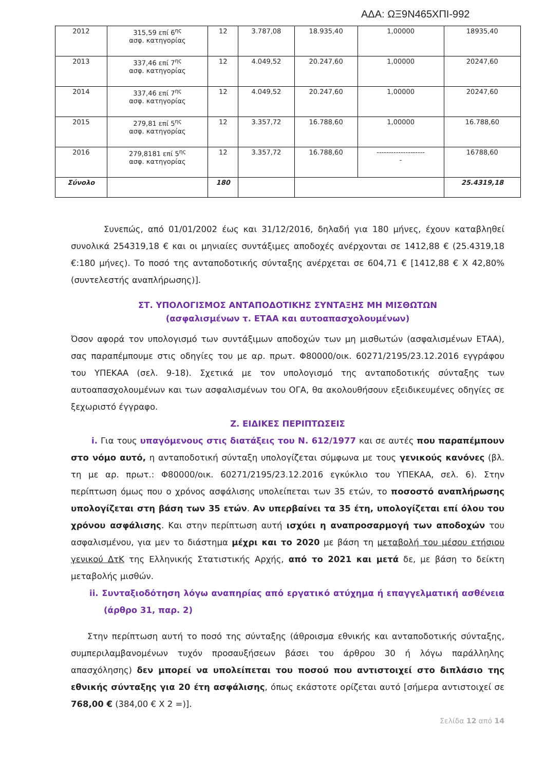ΑΔΑ: ΩΞ9Ν465ΧΠΙ-992
| 2012 | 315,59 επί 6<sup>ης</sup> ασφ. κατηγορίας | 12 | 3.787,08 | 18.935,40 | 1,00000 | 18935,40 |
| 2013 | 337,46 επί 7<sup>ης</sup> ασφ. κατηγορίας | 12 | 4.049,52 | 20.247,60 | 1,00000 | 20247,60 |
| 2014 | 337,46 επί 7<sup>ης</sup> ασφ. κατηγορίας | 12 | 4.049,52 | 20.247,60 | 1,00000 | 20247,60 |
| 2015 | 279,81 επί 5<sup>ης</sup> ασφ. κατηγορίας | 12 | 3.357,72 | 16.788,60 | 1,00000 | 16.788,60 |
| 2016 | 279,8181 επί 5<sup>ης</sup> ασφ. κατηγορίας | 12 | 3.357,72 | 16.788,60 | -------------------- - | 16788,60 |
| Σύνολο | | 180 | | | | 25.4319,18 |
Συνεπώς, από 01/01/2002 έως και 31/12/2016, δηλαδή για 180 μήνες, έχουν καταβληθεί συνολικά 254319,18 € και οι μηνιαίες συντάξιμες αποδοχές ανέρχονται σε 1412,88 € (25.4319,18 €:180 μήνες). Το ποσό της ανταποδοτικής σύνταξης ανέρχεται σε 604,71 € [1412,88 € Χ 42,80% (συντελεστής αναπλήρωσης)].
ΣΤ. ΥΠΟΛΟΓΙΣΜΟΣ ΑΝΤΑΠΟΔΟΤΙΚΗΣ ΣΥΝΤΑΞΗΣ ΜΗ ΜΙΣΘΩΤΩΝ
(ασφαλισμένων τ. ΕΤΑΑ και αυτοαπασχολουμένων)
Όσον αφορά τον υπολογισμό των συντάξιμων αποδοχών των μη μισθωτών (ασφαλισμένων ΕΤΑΑ), σας παραπέμπουμε στις οδηγίες του με αρ. πρωτ. Φ80000/οικ. 60271/2195/23.12.2016 εγγράφου του ΥΠΕΚΑΑ (σελ. 9-18). Σχετικά με τον υπολογισμό της ανταποδοτικής σύνταξης των αυτοαπασχολουμένων και των ασφαλισμένων του ΟΓΑ, θα ακολουθήσουν εξειδικευμένες οδηγίες σε ξεχωριστό έγγραφο.
Ζ. ΕΙΔΙΚΕΣ ΠΕΡΙΠΤΩΣΕΙΣ
i. Για τους υπαγόμενους στις διατάξεις του Ν. 612/1977 και σε αυτές που παραπέμπουν στο νόμο αυτό, η ανταποδοτική σύνταξη υπολογίζεται σύμφωνα με τους γενικούς κανόνες (βλ. τη με αρ. πρωτ.: Φ80000/οικ. 60271/2195/23.12.2016 εγκύκλιο του ΥΠΕΚΑΑ, σελ. 6). Στην περίπτωση όμως που ο χρόνος ασφάλισης υπολείπεται των 35 ετών, το ποσοστό αναπλήρωσης υπολογίζεται στη βάση των 35 ετών. Αν υπερβαίνει τα 35 έτη, υπολογίζεται επί όλου του χρόνου ασφάλισης. Και στην περίπτωση αυτή ισχύει η αναπροσαρμογή των αποδοχών του ασφαλισμένου, για μεν το διάστημα μέχρι και το 2020 με βάση τη μεταβολή του μέσου ετήσιου γενικού ΔτΚ της Ελληνικής Στατιστικής Αρχής, από το 2021 και μετά δε, με βάση το δείκτη μεταβολής μισθών.
ii. Συνταξιοδότηση λόγω αναπηρίας από εργατικό ατύχημα ή επαγγελματική ασθένεια (άρθρο 31, παρ. 2)
Στην περίπτωση αυτή το ποσό της σύνταξης (άθροισμα εθνικής και ανταποδοτικής σύνταξης, συμπεριλαμβανομένων τυχόν προσαυξήσεων βάσει του άρθρου 30 ή λόγω παράλληλης απασχόλησης) δεν μπορεί να υπολείπεται του ποσού που αντιστοιχεί στο διπλάσιο της εθνικής σύνταξης για 20 έτη ασφάλισης, όπως εκάστοτε ορίζεται αυτό [σήμερα αντιστοιχεί σε 768,00 € (384,00 € Χ 2 =)].
Σελίδα 12 από 14